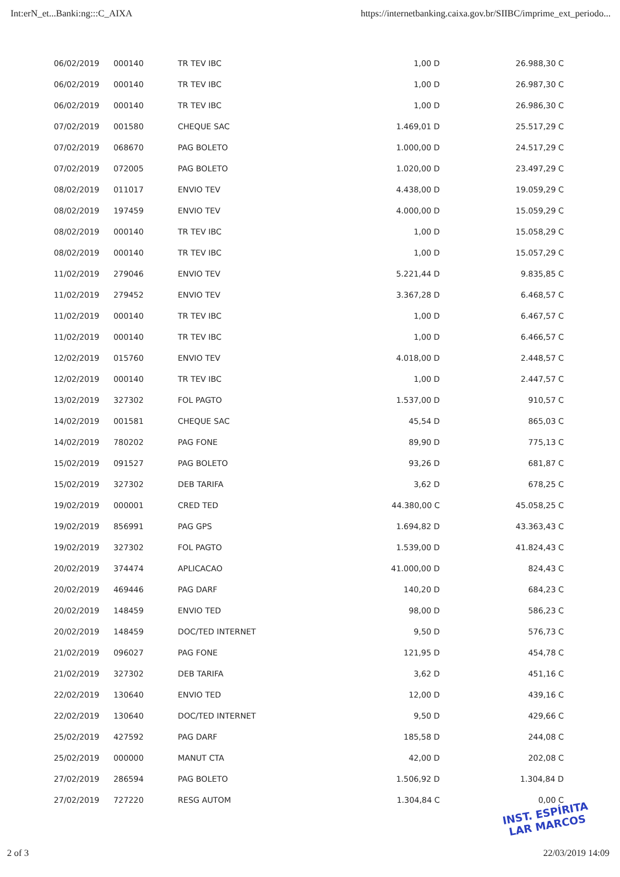Int:erN_et...Banki:ng:::C_AIXA https://internetbanking.caixa.gov.br/SIIBC/imprime_ext_periodo...
| 06/02/2019 | 000140 | TR TEV IBC | 1,00 D | 26.988,30 C |
| 06/02/2019 | 000140 | TR TEV IBC | 1,00 D | 26.987,30 C |
| 06/02/2019 | 000140 | TR TEV IBC | 1,00 D | 26.986,30 C |
| 07/02/2019 | 001580 | CHEQUE SAC | 1.469,01 D | 25.517,29 C |
| 07/02/2019 | 068670 | PAG BOLETO | 1.000,00 D | 24.517,29 C |
| 07/02/2019 | 072005 | PAG BOLETO | 1.020,00 D | 23.497,29 C |
| 08/02/2019 | 011017 | ENVIO TEV | 4.438,00 D | 19.059,29 C |
| 08/02/2019 | 197459 | ENVIO TEV | 4.000,00 D | 15.059,29 C |
| 08/02/2019 | 000140 | TR TEV IBC | 1,00 D | 15.058,29 C |
| 08/02/2019 | 000140 | TR TEV IBC | 1,00 D | 15.057,29 C |
| 11/02/2019 | 279046 | ENVIO TEV | 5.221,44 D | 9.835,85 C |
| 11/02/2019 | 279452 | ENVIO TEV | 3.367,28 D | 6.468,57 C |
| 11/02/2019 | 000140 | TR TEV IBC | 1,00 D | 6.467,57 C |
| 11/02/2019 | 000140 | TR TEV IBC | 1,00 D | 6.466,57 C |
| 12/02/2019 | 015760 | ENVIO TEV | 4.018,00 D | 2.448,57 C |
| 12/02/2019 | 000140 | TR TEV IBC | 1,00 D | 2.447,57 C |
| 13/02/2019 | 327302 | FOL PAGTO | 1.537,00 D | 910,57 C |
| 14/02/2019 | 001581 | CHEQUE SAC | 45,54 D | 865,03 C |
| 14/02/2019 | 780202 | PAG FONE | 89,90 D | 775,13 C |
| 15/02/2019 | 091527 | PAG BOLETO | 93,26 D | 681,87 C |
| 15/02/2019 | 327302 | DEB TARIFA | 3,62 D | 678,25 C |
| 19/02/2019 | 000001 | CRED TED | 44.380,00 C | 45.058,25 C |
| 19/02/2019 | 856991 | PAG GPS | 1.694,82 D | 43.363,43 C |
| 19/02/2019 | 327302 | FOL PAGTO | 1.539,00 D | 41.824,43 C |
| 20/02/2019 | 374474 | APLICACAO | 41.000,00 D | 824,43 C |
| 20/02/2019 | 469446 | PAG DARF | 140,20 D | 684,23 C |
| 20/02/2019 | 148459 | ENVIO TED | 98,00 D | 586,23 C |
| 20/02/2019 | 148459 | DOC/TED INTERNET | 9,50 D | 576,73 C |
| 21/02/2019 | 096027 | PAG FONE | 121,95 D | 454,78 C |
| 21/02/2019 | 327302 | DEB TARIFA | 3,62 D | 451,16 C |
| 22/02/2019 | 130640 | ENVIO TED | 12,00 D | 439,16 C |
| 22/02/2019 | 130640 | DOC/TED INTERNET | 9,50 D | 429,66 C |
| 25/02/2019 | 427592 | PAG DARF | 185,58 D | 244,08 C |
| 25/02/2019 | 000000 | MANUT CTA | 42,00 D | 202,08 C |
| 27/02/2019 | 286594 | PAG BOLETO | 1.506,92 D | 1.304,84 D |
| 27/02/2019 | 727220 | RESG AUTOM | 1.304,84 C | 0,00 C |
INST. ESPÍRITA
LAR MARCOS
2 of 3 22/03/2019 14:09